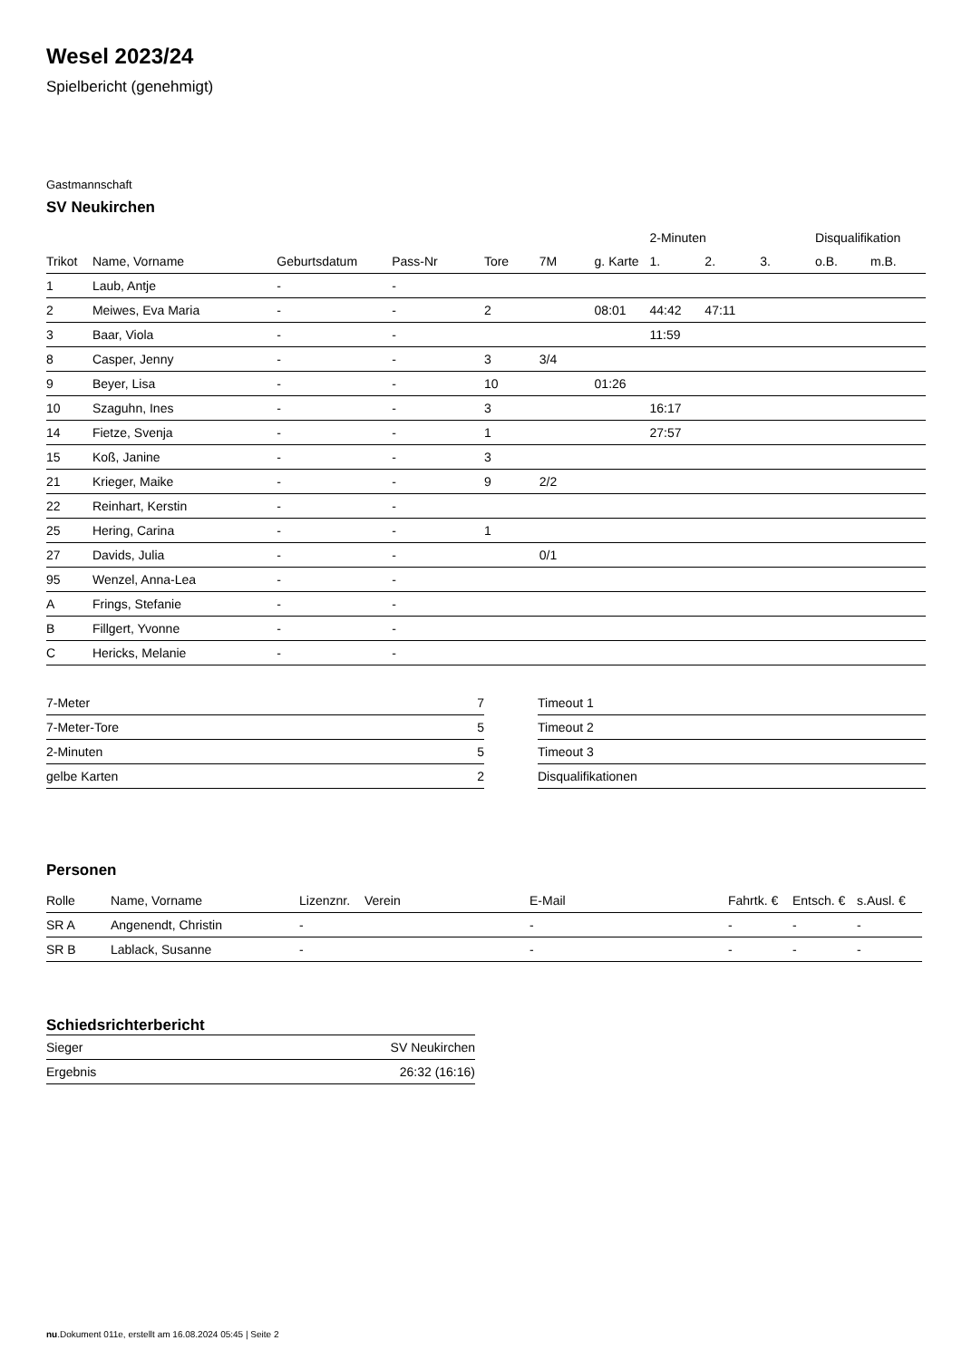Wesel 2023/24
Spielbericht (genehmigt)
Gastmannschaft
SV Neukirchen
| | | | | | | | 2-Minuten | | | Disqualifikation | |
| --- | --- | --- | --- | --- | --- | --- | --- | --- | --- | --- | --- |
| Trikot | Name, Vorname | Geburtsdatum | Pass-Nr | Tore | 7M | g. Karte | 1. | 2. | 3. | o.B. | m.B. |
| 1 | Laub, Antje | - | - | | | | | | | | |
| 2 | Meiwes, Eva Maria | - | - | 2 | | 08:01 | 44:42 | 47:11 | | | |
| 3 | Baar, Viola | - | - | | | | 11:59 | | | | |
| 8 | Casper, Jenny | - | - | 3 | 3/4 | | | | | | |
| 9 | Beyer, Lisa | - | - | 10 | | 01:26 | | | | | |
| 10 | Szaguhn, Ines | - | - | 3 | | | 16:17 | | | | |
| 14 | Fietze, Svenja | - | - | 1 | | | 27:57 | | | | |
| 15 | Koß, Janine | - | - | 3 | | | | | | | |
| 21 | Krieger, Maike | - | - | 9 | 2/2 | | | | | | |
| 22 | Reinhart, Kerstin | - | - | | | | | | | | |
| 25 | Hering, Carina | - | - | 1 | | | | | | | |
| 27 | Davids, Julia | - | - | | 0/1 | | | | | | |
| 95 | Wenzel, Anna-Lea | - | - | | | | | | | | |
| A | Frings, Stefanie | - | - | | | | | | | | |
| B | Fillgert, Yvonne | - | - | | | | | | | | |
| C | Hericks, Melanie | - | - | | | | | | | | |
| 7-Meter | 7 |
| 7-Meter-Tore | 5 |
| 2-Minuten | 5 |
| gelbe Karten | 2 |
| Timeout 1 |
| Timeout 2 |
| Timeout 3 |
| Disqualifikationen |
Personen
| Rolle | Name, Vorname | Lizenznr. | Verein | E-Mail | Fahrtk. € | Entsch. € | s.Ausl. € |
| --- | --- | --- | --- | --- | --- | --- | --- |
| SR A | Angenendt, Christin | - | | - | - | - | - |
| SR B | Lablack, Susanne | - | | - | - | - | - |
Schiedsrichterbericht
| Sieger | SV Neukirchen |
| Ergebnis | 26:32 (16:16) |
nu.Dokument 011e, erstellt am 16.08.2024 05:45 | Seite 2